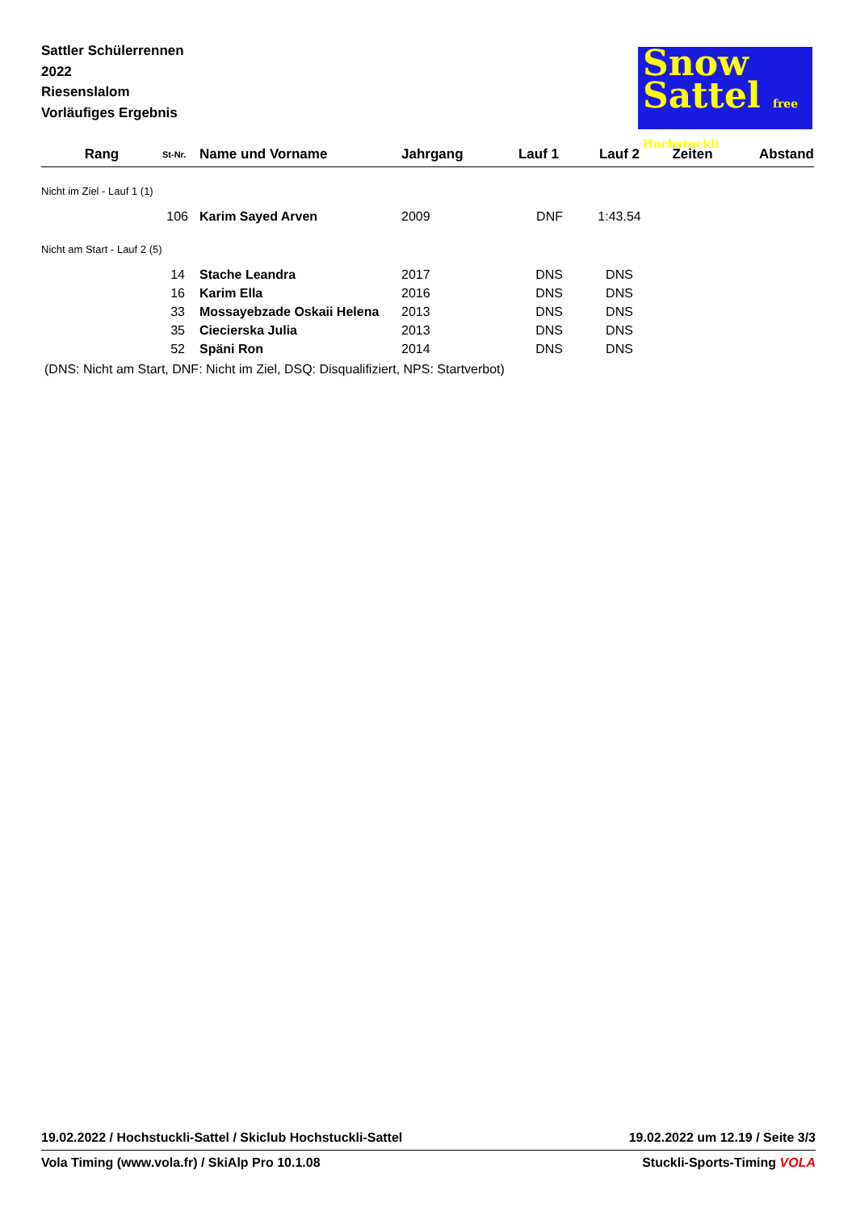Sattler Schülerrennen
2022
Riesenslalom
Vorläufiges Ergebnis
Snow
Sattel free Hochstuckli
| Rang | St-Nr. | Name und Vorname | Jahrgang | Lauf 1 | Lauf 2 | Zeiten | Abstand |
| --- | --- | --- | --- | --- | --- | --- | --- |
| Nicht im Ziel - Lauf 1 (1) | | | | | | | |
| | 106 | Karim Sayed Arven | 2009 | DNF | 1:43.54 | | |
| Nicht am Start - Lauf 2 (5) | | | | | | | |
| | 14 | Stache Leandra | 2017 | DNS | DNS | | |
| | 16 | Karim Ella | 2016 | DNS | DNS | | |
| | 33 | Mossayebzade Oskaii Helena | 2013 | DNS | DNS | | |
| | 35 | Ciecierska Julia | 2013 | DNS | DNS | | |
| | 52 | Späni Ron | 2014 | DNS | DNS | | |
(DNS: Nicht am Start, DNF: Nicht im Ziel, DSQ: Disqualifiziert, NPS: Startverbot)
19.02.2022 / Hochstuckli-Sattel / Skiclub Hochstuckli-Sattel 19.02.2022 um 12.19 / Seite 3/3
Vola Timing (www.vola.fr) / SkiAlp Pro 10.1.08 Stuckli-Sports-Timing VOLA